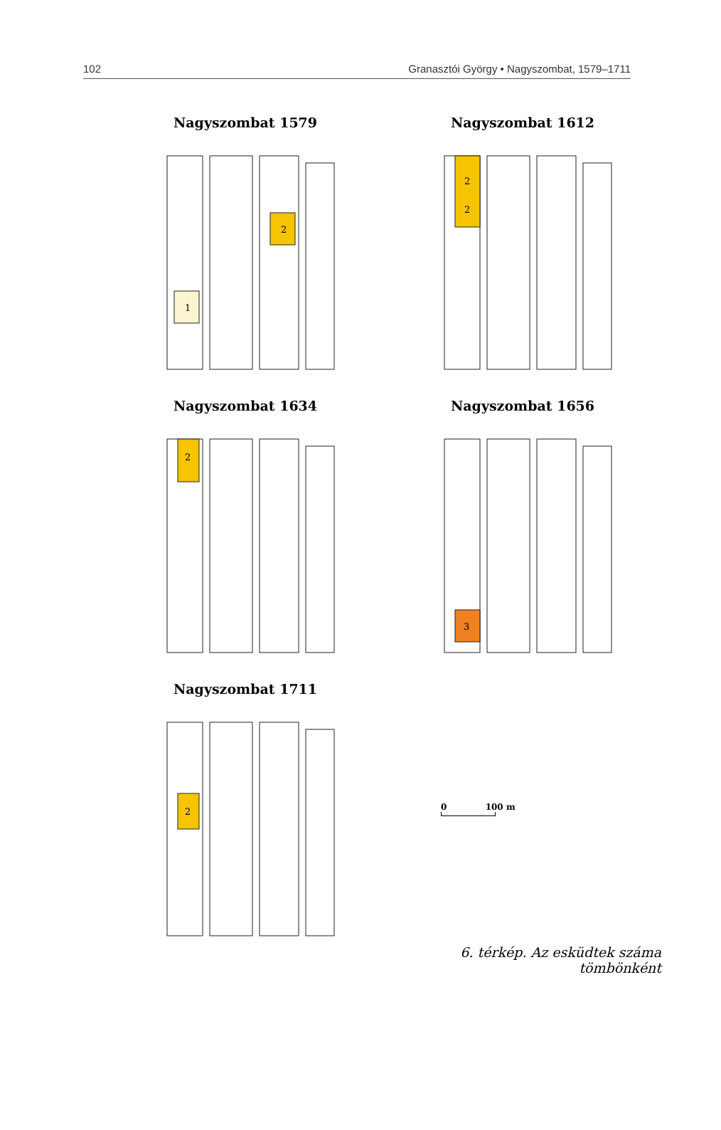102 Granasztói György • Nagyszombat, 1579–1711
Nagyszombat 1579
2
1
Nagyszombat 1612
2
2
Nagyszombat 1634
2
Nagyszombat 1656
3
Nagyszombat 1711
2
0 100 m
6. térkép. Az esküdtek száma tömbönként